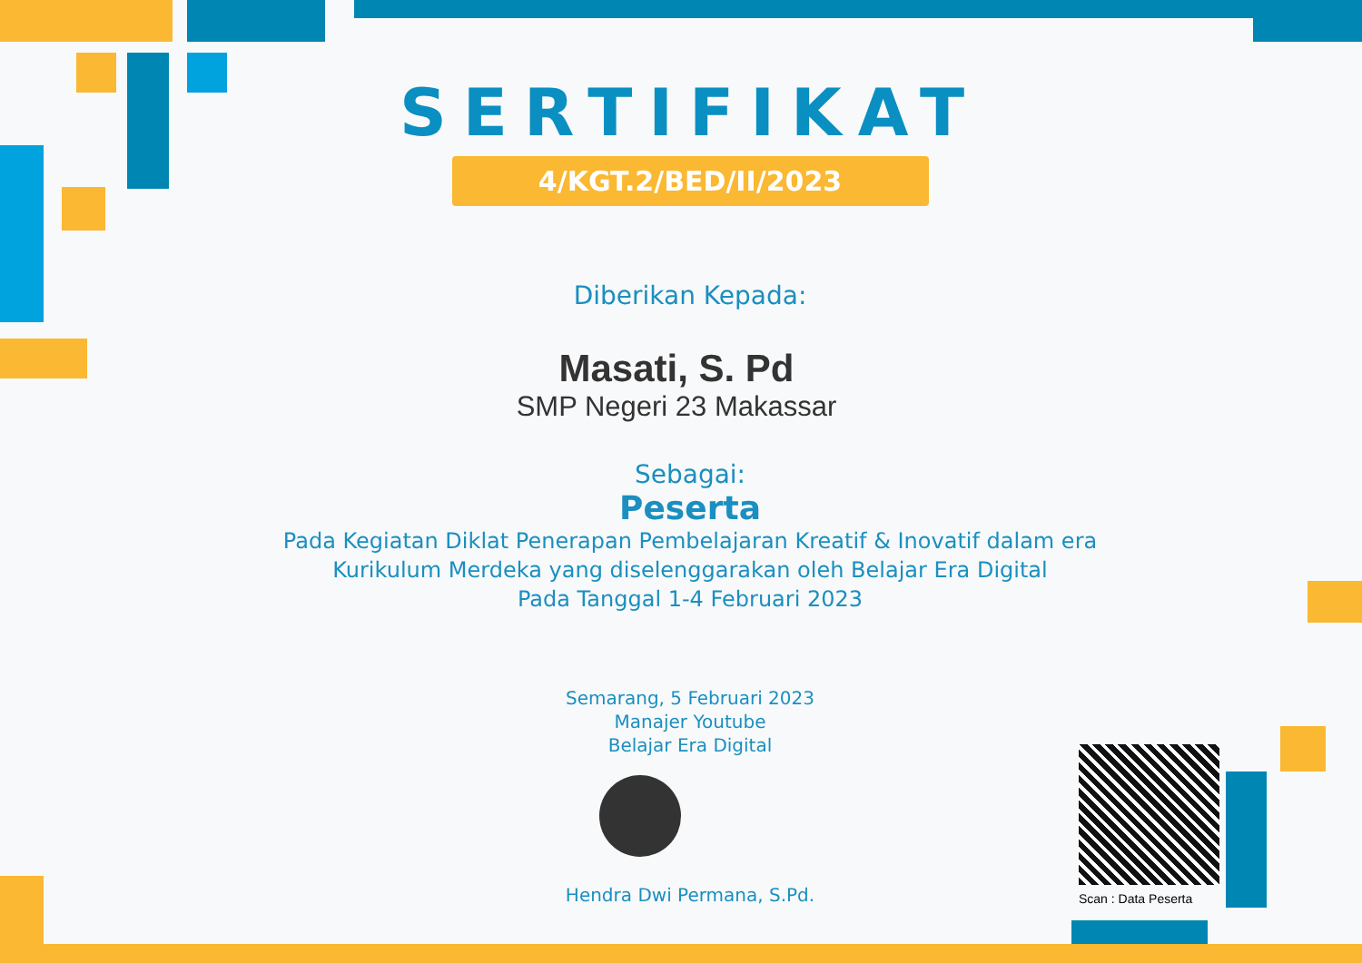SERTIFIKAT
4/KGT.2/BED/II/2023
Diberikan Kepada:
Masati, S. Pd
SMP Negeri 23 Makassar
Sebagai:
Peserta
Pada Kegiatan Diklat Penerapan Pembelajaran Kreatif & Inovatif dalam era
Kurikulum Merdeka yang diselenggarakan oleh Belajar Era Digital
Pada Tanggal 1-4 Februari 2023
Semarang, 5 Februari 2023
Manajer Youtube
Belajar Era Digital
Hendra Dwi Permana, S.Pd.
Scan : Data Peserta